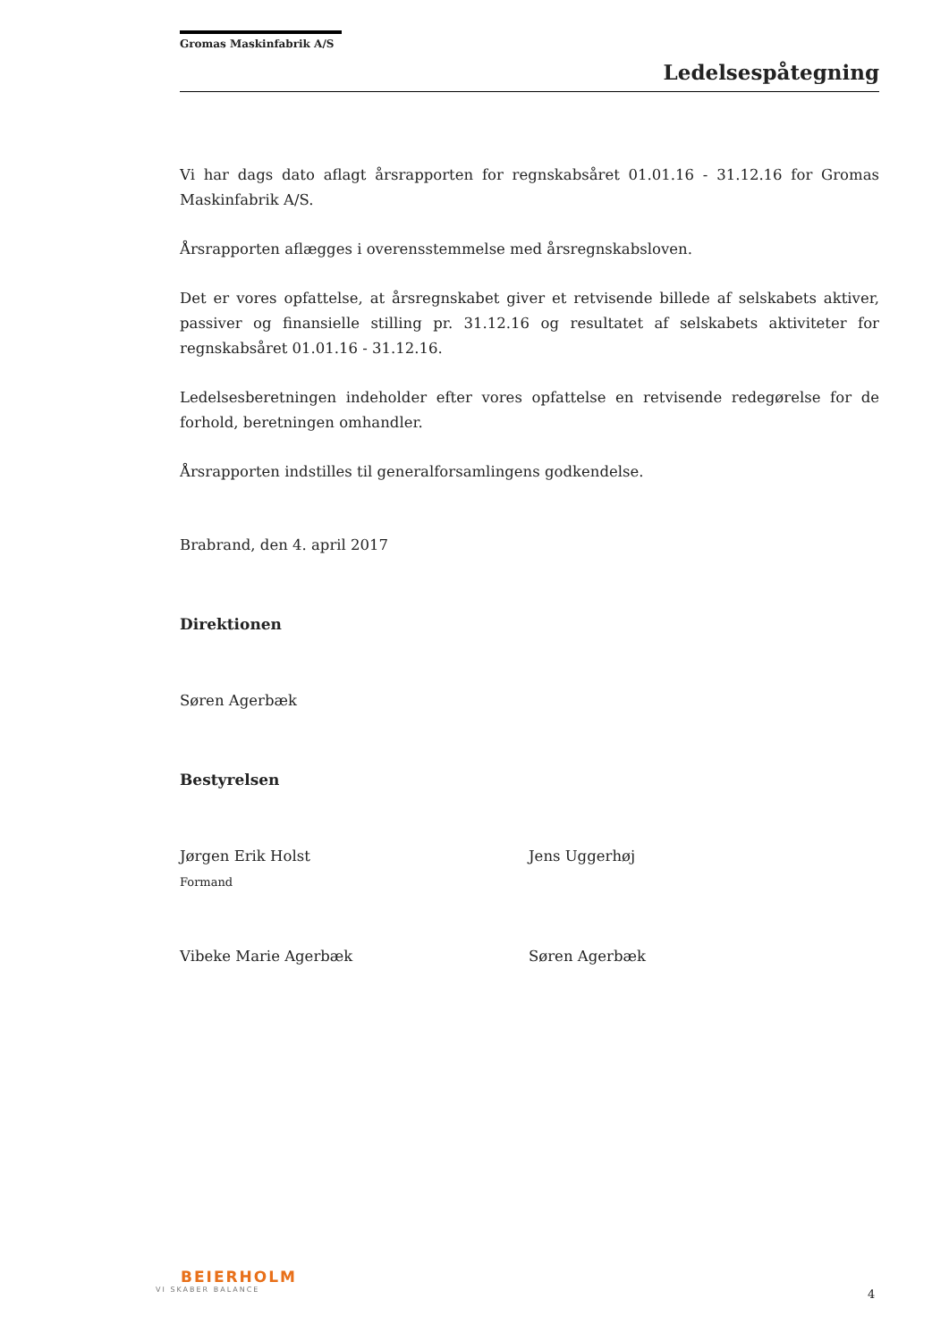Gromas Maskinfabrik A/S
Ledelsespåtegning
Vi har dags dato aflagt årsrapporten for regnskabsåret 01.01.16 - 31.12.16 for Gromas Maskinfabrik A/S.
Årsrapporten aflægges i overensstemmelse med årsregnskabsloven.
Det er vores opfattelse, at årsregnskabet giver et retvisende billede af selskabets aktiver, passiver og finansielle stilling pr. 31.12.16 og resultatet af selskabets aktiviteter for regnskabsåret 01.01.16 - 31.12.16.
Ledelsesberetningen indeholder efter vores opfattelse en retvisende redegørelse for de forhold, beretningen omhandler.
Årsrapporten indstilles til generalforsamlingens godkendelse.
Brabrand, den 4. april 2017
Direktionen
Søren Agerbæk
Bestyrelsen
Jørgen Erik Holst
Formand
Jens Uggerhøj
Vibeke Marie Agerbæk Søren Agerbæk
BEIERHOLM
VI SKABER BALANCE
4